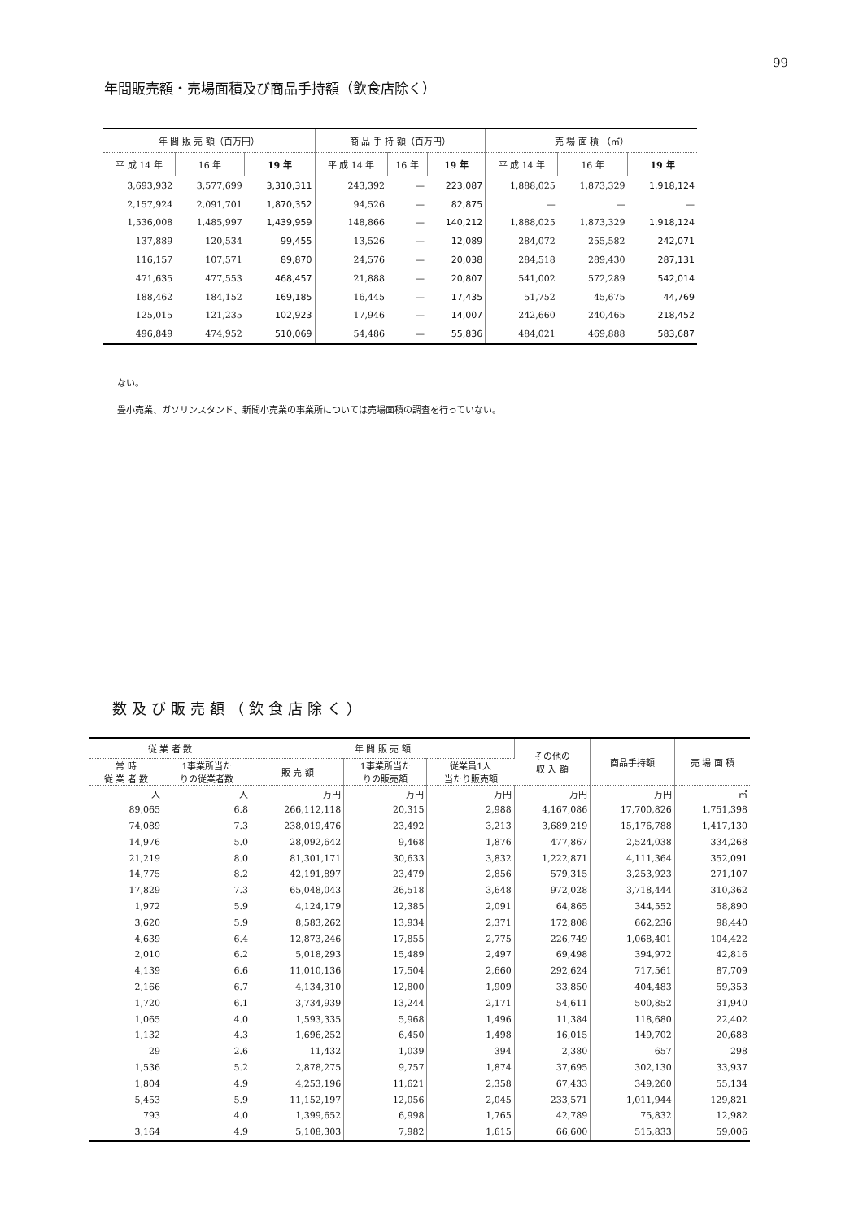99
年間販売額・売場面積及び商品手持額（飲食店除く）
| 年 間 販 売 額（百万円） | | | 商 品 手 持 額（百万円） | | | 売 場 面 積 （㎡） | | |
| --- | --- | --- | --- | --- | --- | --- | --- | --- |
| 平 成 14 年 | 16 年 | 19 年 | 平 成 14 年 | 16 年 | 19 年 | 平 成 14 年 | 16 年 | 19 年 |
| 3,693,932 | 3,577,699 | 3,310,311 | 243,392 | — | 223,087 | 1,888,025 | 1,873,329 | 1,918,124 |
| 2,157,924 | 2,091,701 | 1,870,352 | 94,526 | — | 82,875 | — | — | — |
| 1,536,008 | 1,485,997 | 1,439,959 | 148,866 | — | 140,212 | 1,888,025 | 1,873,329 | 1,918,124 |
| 137,889 | 120,534 | 99,455 | 13,526 | — | 12,089 | 284,072 | 255,582 | 242,071 |
| 116,157 | 107,571 | 89,870 | 24,576 | — | 20,038 | 284,518 | 289,430 | 287,131 |
| 471,635 | 477,553 | 468,457 | 21,888 | — | 20,807 | 541,002 | 572,289 | 542,014 |
| 188,462 | 184,152 | 169,185 | 16,445 | — | 17,435 | 51,752 | 45,675 | 44,769 |
| 125,015 | 121,235 | 102,923 | 17,946 | — | 14,007 | 242,660 | 240,465 | 218,452 |
| 496,849 | 474,952 | 510,069 | 54,486 | — | 55,836 | 484,021 | 469,888 | 583,687 |
ない。
畳小売業、ガソリンスタンド、新聞小売業の事業所については売場面積の調査を行っていない。
数及び販売額（飲食店除く）
| 従 業 者 数 | | 年 間 販 売 額 | | | その他の 収 入 額 | 商品手持額 | 売 場 面 積 |
| --- | --- | --- | --- | --- | --- | --- | --- |
| 常 時 従 業 者 数 | 1事業所当た りの従業者数 | 販 売 額 | 1事業所当た りの販売額 | 従業員1人 当たり販売額 | | | |
| 人 | 人 | 万円 | 万円 | 万円 | 万円 | 万円 | ㎡ |
| 89,065 | 6.8 | 266,112,118 | 20,315 | 2,988 | 4,167,086 | 17,700,826 | 1,751,398 |
| 74,089 | 7.3 | 238,019,476 | 23,492 | 3,213 | 3,689,219 | 15,176,788 | 1,417,130 |
| 14,976 | 5.0 | 28,092,642 | 9,468 | 1,876 | 477,867 | 2,524,038 | 334,268 |
| 21,219 | 8.0 | 81,301,171 | 30,633 | 3,832 | 1,222,871 | 4,111,364 | 352,091 |
| 14,775 | 8.2 | 42,191,897 | 23,479 | 2,856 | 579,315 | 3,253,923 | 271,107 |
| 17,829 | 7.3 | 65,048,043 | 26,518 | 3,648 | 972,028 | 3,718,444 | 310,362 |
| 1,972 | 5.9 | 4,124,179 | 12,385 | 2,091 | 64,865 | 344,552 | 58,890 |
| 3,620 | 5.9 | 8,583,262 | 13,934 | 2,371 | 172,808 | 662,236 | 98,440 |
| 4,639 | 6.4 | 12,873,246 | 17,855 | 2,775 | 226,749 | 1,068,401 | 104,422 |
| 2,010 | 6.2 | 5,018,293 | 15,489 | 2,497 | 69,498 | 394,972 | 42,816 |
| 4,139 | 6.6 | 11,010,136 | 17,504 | 2,660 | 292,624 | 717,561 | 87,709 |
| 2,166 | 6.7 | 4,134,310 | 12,800 | 1,909 | 33,850 | 404,483 | 59,353 |
| 1,720 | 6.1 | 3,734,939 | 13,244 | 2,171 | 54,611 | 500,852 | 31,940 |
| 1,065 | 4.0 | 1,593,335 | 5,968 | 1,496 | 11,384 | 118,680 | 22,402 |
| 1,132 | 4.3 | 1,696,252 | 6,450 | 1,498 | 16,015 | 149,702 | 20,688 |
| 29 | 2.6 | 11,432 | 1,039 | 394 | 2,380 | 657 | 298 |
| 1,536 | 5.2 | 2,878,275 | 9,757 | 1,874 | 37,695 | 302,130 | 33,937 |
| 1,804 | 4.9 | 4,253,196 | 11,621 | 2,358 | 67,433 | 349,260 | 55,134 |
| 5,453 | 5.9 | 11,152,197 | 12,056 | 2,045 | 233,571 | 1,011,944 | 129,821 |
| 793 | 4.0 | 1,399,652 | 6,998 | 1,765 | 42,789 | 75,832 | 12,982 |
| 3,164 | 4.9 | 5,108,303 | 7,982 | 1,615 | 66,600 | 515,833 | 59,006 |